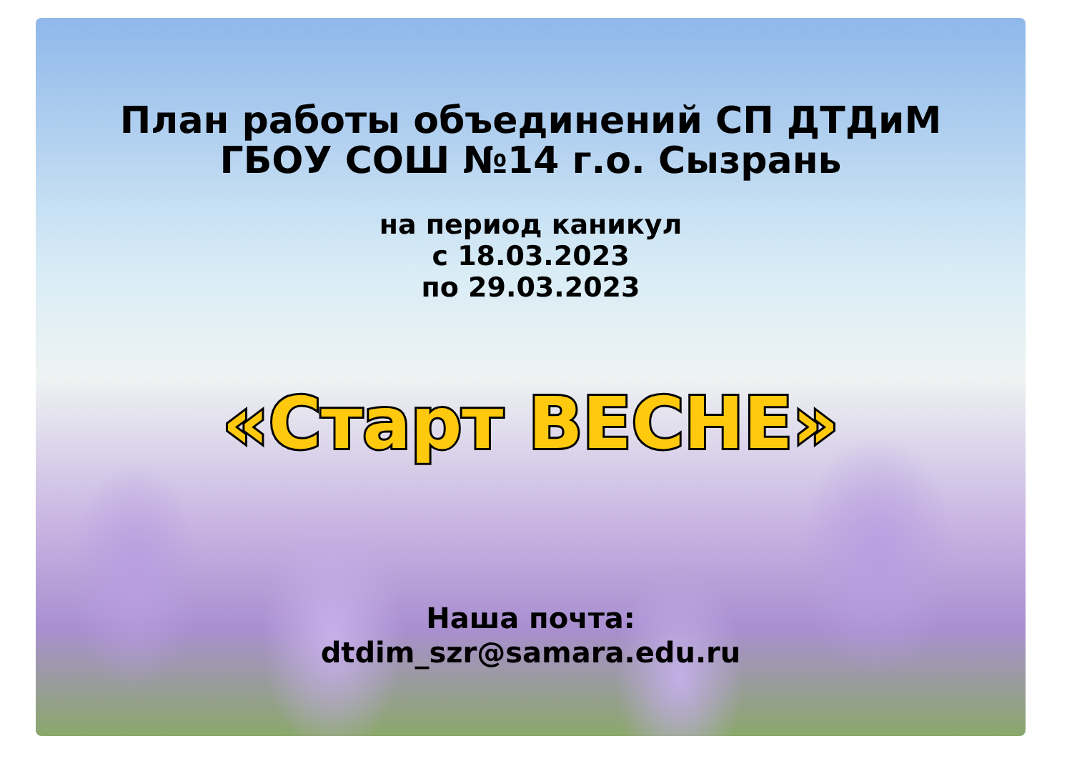План работы объединений СП ДТДиМ
ГБОУ СОШ №14 г.о. Сызрань
на период каникул
с 18.03.2023
по 29.03.2023
«Старт ВЕСНЕ»
Наша почта:
dtdim_szr@samara.edu.ru